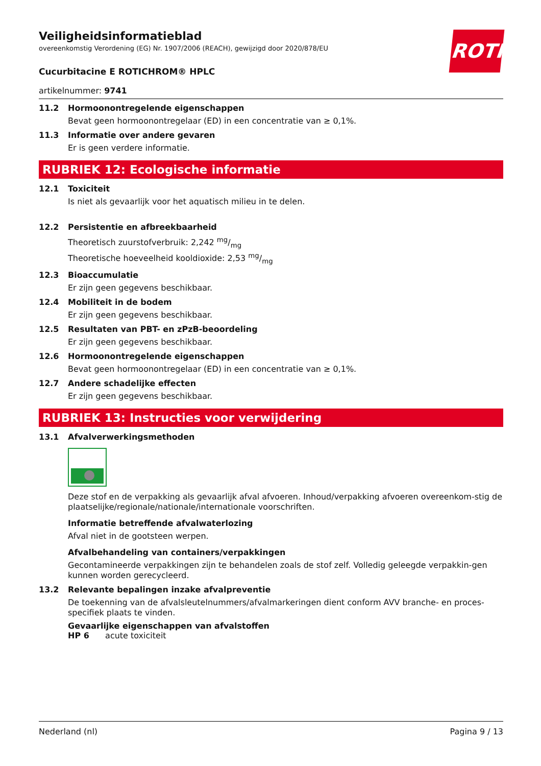ROTH
Veiligheidsinformatieblad
overeenkomstig Verordening (EG) Nr. 1907/2006 (REACH), gewijzigd door 2020/878/EU
Cucurbitacine E ROTICHROM® HPLC
artikelnummer: 9741
11.2 Hormoonontregelende eigenschappen
Bevat geen hormoonontregelaar (ED) in een concentratie van ≥ 0,1%.
11.3 Informatie over andere gevaren
Er is geen verdere informatie.
RUBRIEK 12: Ecologische informatie
12.1 Toxiciteit
Is niet als gevaarlijk voor het aquatisch milieu in te delen.
12.2 Persistentie en afbreekbaarheid
Theoretisch zuurstofverbruik: 2,242 mg/mg
Theoretische hoeveelheid kooldioxide: 2,53 mg/mg
12.3 Bioaccumulatie
Er zijn geen gegevens beschikbaar.
12.4 Mobiliteit in de bodem
Er zijn geen gegevens beschikbaar.
12.5 Resultaten van PBT- en zPzB-beoordeling
Er zijn geen gegevens beschikbaar.
12.6 Hormoonontregelende eigenschappen
Bevat geen hormoonontregelaar (ED) in een concentratie van ≥ 0,1%.
12.7 Andere schadelijke effecten
Er zijn geen gegevens beschikbaar.
RUBRIEK 13: Instructies voor verwijdering
13.1 Afvalverwerkingsmethoden
Deze stof en de verpakking als gevaarlijk afval afvoeren. Inhoud/verpakking afvoeren overeenkom-stig de plaatselijke/regionale/nationale/internationale voorschriften.
Informatie betreffende afvalwaterlozing
Afval niet in de gootsteen werpen.
Afvalbehandeling van containers/verpakkingen
Gecontamineerde verpakkingen zijn te behandelen zoals de stof zelf. Volledig geleegde verpakkin-gen kunnen worden gerecycleerd.
13.2 Relevante bepalingen inzake afvalpreventie
De toekenning van de afvalsleutelnummers/afvalmarkeringen dient conform AVV branche- en proces-specifiek plaats te vinden.
Gevaarlijke eigenschappen van afvalstoffen
HP 6 acute toxiciteit
Nederland (nl) Pagina 9 / 13